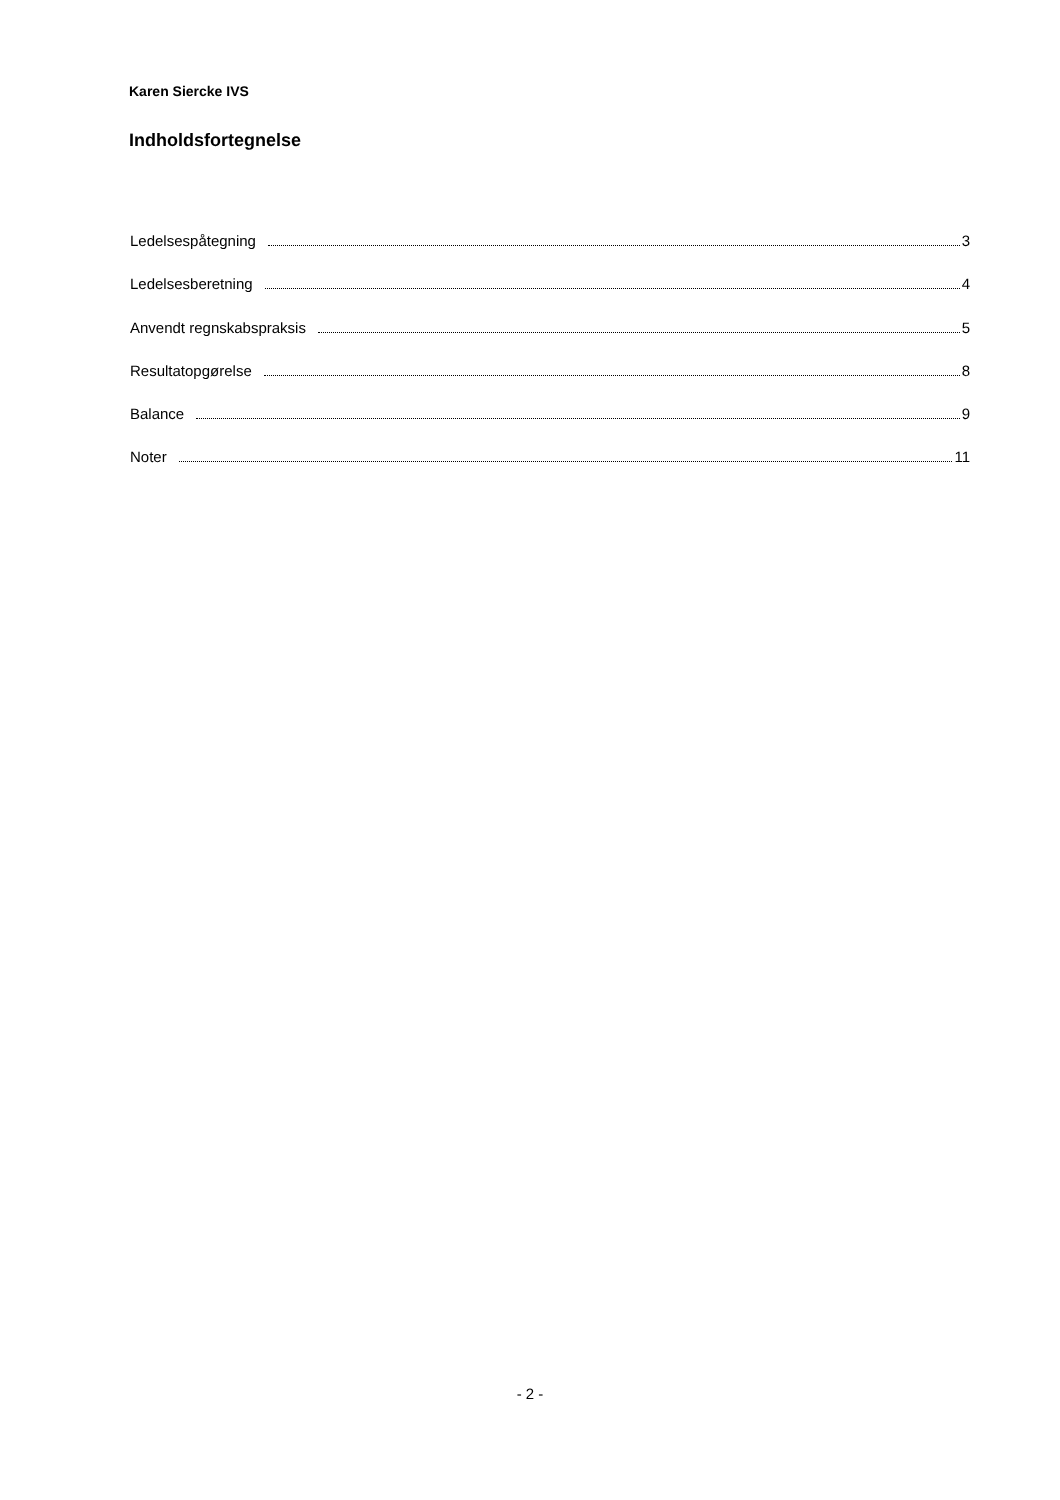Karen Siercke IVS
Indholdsfortegnelse
Ledelsespåtegning 3
Ledelsesberetning 4
Anvendt regnskabspraksis 5
Resultatopgørelse 8
Balance 9
Noter 11
- 2 -